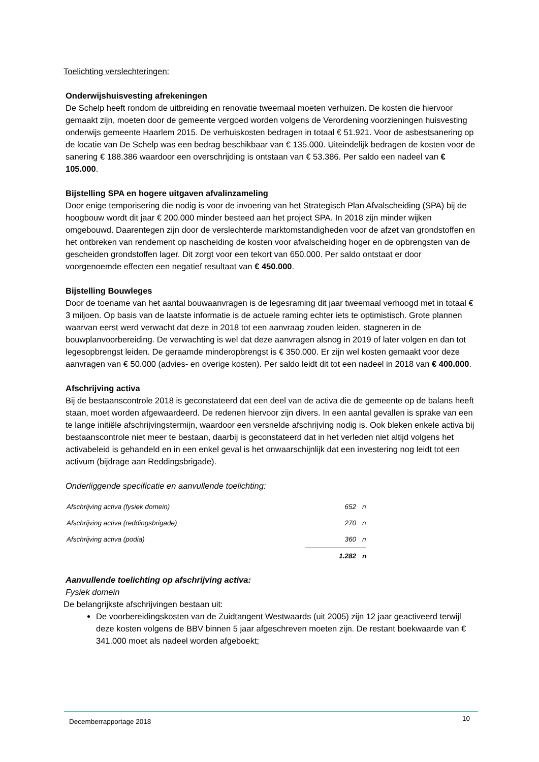Toelichting verslechteringen:
Onderwijshuisvesting afrekeningen
De Schelp heeft rondom de uitbreiding en renovatie tweemaal moeten verhuizen. De kosten die hiervoor gemaakt zijn, moeten door de gemeente vergoed worden volgens de Verordening voorzieningen huisvesting onderwijs gemeente Haarlem 2015. De verhuiskosten bedragen in totaal € 51.921. Voor de asbestsanering op de locatie van De Schelp was een bedrag beschikbaar van € 135.000. Uiteindelijk bedragen de kosten voor de sanering € 188.386 waardoor een overschrijding is ontstaan van € 53.386. Per saldo een nadeel van € 105.000.
Bijstelling SPA en hogere uitgaven afvalinzameling
Door enige temporisering die nodig is voor de invoering van het Strategisch Plan Afvalscheiding (SPA) bij de hoogbouw wordt dit jaar € 200.000 minder besteed aan het project SPA. In 2018 zijn minder wijken omgebouwd. Daarentegen zijn door de verslechterde marktomstandigheden voor de afzet van grondstoffen en het ontbreken van rendement op nascheiding de kosten voor afvalscheiding hoger en de opbrengsten van de gescheiden grondstoffen lager. Dit zorgt voor een tekort van 650.000. Per saldo ontstaat er door voorgenoemde effecten een negatief resultaat van € 450.000.
Bijstelling Bouwleges
Door de toename van het aantal bouwaanvragen is de legesraming dit jaar tweemaal verhoogd met in totaal € 3 miljoen. Op basis van de laatste informatie is de actuele raming echter iets te optimistisch. Grote plannen waarvan eerst werd verwacht dat deze in 2018 tot een aanvraag zouden leiden, stagneren in de bouwplanvoorbereiding. De verwachting is wel dat deze aanvragen alsnog in 2019 of later volgen en dan tot legesopbrengst leiden. De geraamde minderopbrengst is € 350.000. Er zijn wel kosten gemaakt voor deze aanvragen van € 50.000 (advies- en overige kosten). Per saldo leidt dit tot een nadeel in 2018 van € 400.000.
Afschrijving activa
Bij de bestaanscontrole 2018 is geconstateerd dat een deel van de activa die de gemeente op de balans heeft staan, moet worden afgewaardeerd. De redenen hiervoor zijn divers. In een aantal gevallen is sprake van een te lange initiële afschrijvingstermijn, waardoor een versnelde afschrijving nodig is. Ook bleken enkele activa bij bestaanscontrole niet meer te bestaan, daarbij is geconstateerd dat in het verleden niet altijd volgens het activabeleid is gehandeld en in een enkel geval is het onwaarschijnlijk dat een investering nog leidt tot een activum (bijdrage aan Reddingsbrigade).
Onderliggende specificatie en aanvullende toelichting:
| Afschrijving activa (fysiek domein) | 652 | n |
| Afschrijving activa (reddingsbrigade) | 270 | n |
| Afschrijving activa (podia) | 360 | n |
| | 1.282 | n |
Aanvullende toelichting op afschrijving activa:
Fysiek domein
De belangrijkste afschrijvingen bestaan uit:
De voorbereidingskosten van de Zuidtangent Westwaards (uit 2005) zijn 12 jaar geactiveerd terwijl deze kosten volgens de BBV binnen 5 jaar afgeschreven moeten zijn. De restant boekwaarde van € 341.000 moet als nadeel worden afgeboekt;
Decemberrapportage 2018 10